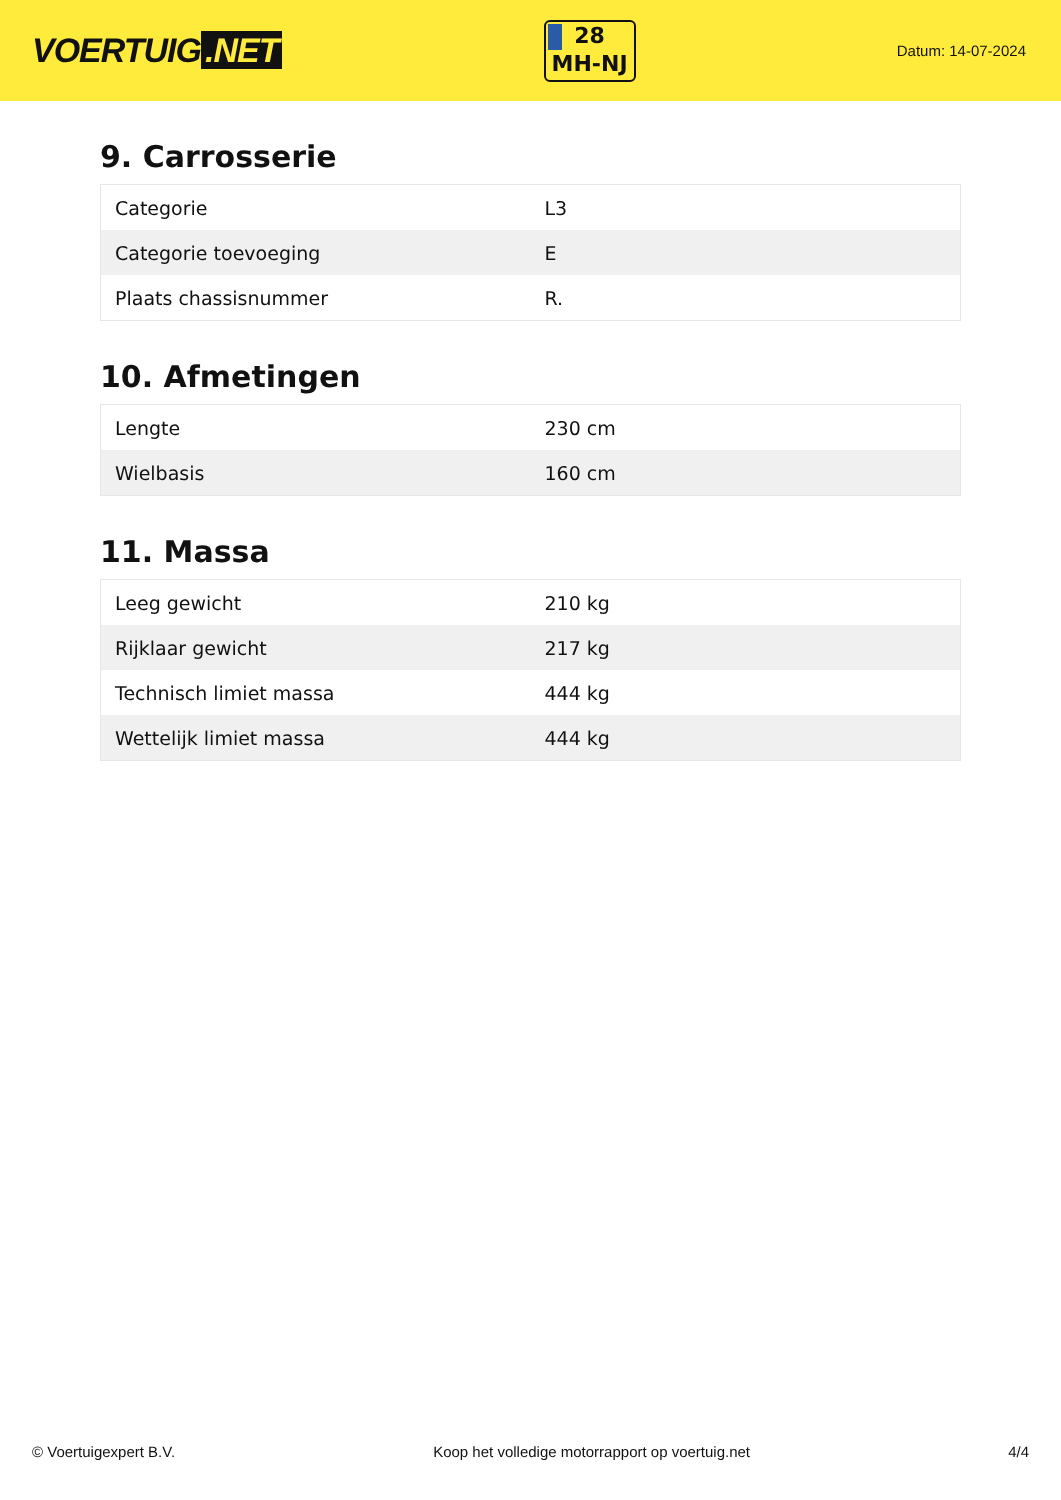VOERTUIG.NET
28
MH-NJ
Datum: 14-07-2024
9. Carrosserie
| Categorie | L3 |
| Categorie toevoeging | E |
| Plaats chassisnummer | R. |
10. Afmetingen
| Lengte | 230 cm |
| Wielbasis | 160 cm |
11. Massa
| Leeg gewicht | 210 kg |
| Rijklaar gewicht | 217 kg |
| Technisch limiet massa | 444 kg |
| Wettelijk limiet massa | 444 kg |
© Voertuigexpert B.V. Koop het volledige motorrapport op voertuig.net 4/4